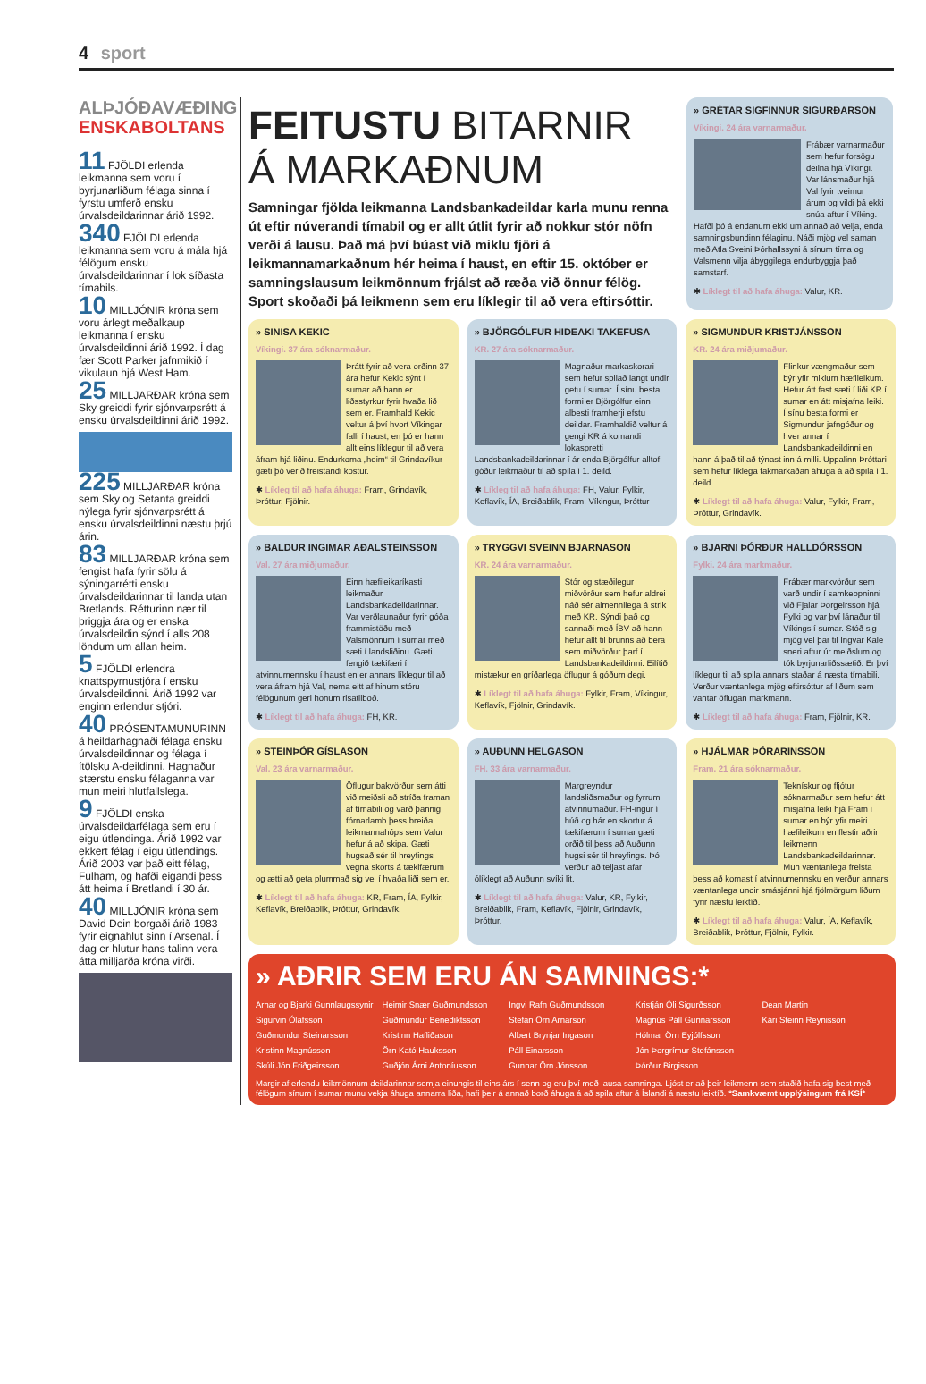4 sport
ALÞJÓÐAVÆÐING
ENSKABOLTANS
11 FJÖLDI erlenda leikmanna sem voru í byrjunarliðum félaga sinna í fyrstu umferð ensku úrvalsdeildarinnar árið 1992.
340 FJÖLDI erlenda leikmanna sem voru á mála hjá félögum ensku úrvalsdeildarinnar í lok síðasta tímabils.
10 MILLJÓNIR króna sem voru árlegt meðalkaup leikmanna í ensku úrvalsdeildinni árið 1992. Í dag fær Scott Parker jafnmikið í vikulaun hjá West Ham.
25 MILLJARÐAR króna sem Sky greiddi fyrir sjónvarpsrétt á ensku úrvalsdeildinni árið 1992.
225 MILLJARÐAR króna sem Sky og Setanta greiddi nýlega fyrir sjónvarpsrétt á ensku úrvalsdeildinni næstu þrjú árin.
83 MILLJARÐAR króna sem fengist hafa fyrir sölu á sýningarrétti ensku úrvalsdeildarinnar til landa utan Bretlands. Rétturinn nær til þriggja ára og er enska úrvalsdeildin sýnd í alls 208 löndum um allan heim.
5 FJÖLDI erlendra knattspyrnustjóra í ensku úrvalsdeildinni. Árið 1992 var enginn erlendur stjóri.
40 PRÓSENTAMUNURINN á heildarhagnaði félaga ensku úrvalsdeildinnar og félaga í ítölsku A-deildinni. Hagnaður stærstu ensku félaganna var mun meiri hlutfallslega.
9 FJÖLDI enska úrvalsdeildarfélaga sem eru í eigu útlendinga. Árið 1992 var ekkert félag í eigu útlendings. Árið 2003 var það eitt félag, Fulham, og hafði eigandi þess átt heima í Bretlandi í 30 ár.
40 MILLJÓNIR króna sem David Dein borgaði árið 1983 fyrir eignahlut sinn í Arsenal. Í dag er hlutur hans talinn vera átta milljarða króna virði.
FEITUSTU BITARNIR
Á MARKAÐNUM
Samningar fjölda leikmanna Landsbankadeildar karla munu renna út eftir núverandi tímabil og er allt útlit fyrir að nokkur stór nöfn verði á lausu. Það má því búast við miklu fjöri á leikmannamarkaðnum hér heima í haust, en eftir 15. október er samningslausum leikmönnum frjálst að ræða við önnur félög. Sport skoðaði þá leikmenn sem eru líklegir til að vera eftirsóttir.
» GRÉTAR SIGFINNUR SIGURÐARSON
Víkingi. 24 ára varnarmaður.
Frábær varnarmaður sem hefur forsögu deilna hjá Víkingi. Var lánsmaður hjá Val fyrir tveimur árum og vildi þá ekki snúa aftur í Víking. Hafði þó á endanum ekki um annað að velja, enda samningsbundinn félaginu. Náði mjög vel saman með Atla Sveini Þórhallssyni á sínum tíma og Valsmenn vilja ábyggilega endurbyggja það samstarf.
✱ Líklegt til að hafa áhuga: Valur, KR.
» SINISA KEKIC
Víkingi. 37 ára sóknarmaður.
Þrátt fyrir að vera orðinn 37 ára hefur Kekic sýnt í sumar að hann er liðsstyrkur fyrir hvaða lið sem er. Framhald Kekic veltur á því hvort Víkingar falli í haust, en þó er hann allt eins líklegur til að vera áfram hjá liðinu. Endurkoma „heim“ til Grindavíkur gæti þó verið freistandi kostur.
✱ Líkleg til að hafa áhuga: Fram, Grindavík, Þróttur, Fjölnir.
» BJÖRGÓLFUR HIDEAKI TAKEFUSA
KR. 27 ára sóknarmaður.
Magnaður markaskorari sem hefur spilað langt undir getu í sumar. Í sínu besta formi er Björgólfur einn albesti framherji efstu deildar. Framhaldið veltur á gengi KR á komandi lokaspretti Landsbankadeildarinnar í ár enda Björgólfur alltof góður leikmaður til að spila í 1. deild.
✱ Líkleg til að hafa áhuga: FH, Valur, Fylkir, Keflavík, ÍA, Breiðablik, Fram, Víkingur, Þróttur
» SIGMUNDUR KRISTJÁNSSON
KR. 24 ára miðjumaður.
Flinkur vængmaður sem býr yfir miklum hæfileikum. Hefur átt fast sæti í liði KR í sumar en átt misjafna leiki. Í sínu besta formi er Sigmundur jafngóður og hver annar í Landsbankadeildinni en hann á það til að týnast inn á milli. Uppalinn Þróttari sem hefur líklega takmarkaðan áhuga á að spila í 1. deild.
✱ Líklegt til að hafa áhuga: Valur, Fylkir, Fram, Þróttur, Grindavík.
» BALDUR INGIMAR AÐALSTEINSSON
Val. 27 ára miðjumaður.
Einn hæfileikaríkasti leikmaður Landsbankadeildarinnar. Var verðlaunaður fyrir góða frammistöðu með Valsmönnum í sumar með sæti í landsliðinu. Gæti fengið tækifæri í atvinnumennsku í haust en er annars líklegur til að vera áfram hjá Val, nema eitt af hinum stóru félögunum geri honum risatilboð.
✱ Líklegt til að hafa áhuga: FH, KR.
» TRYGGVI SVEINN BJARNASON
KR. 24 ára varnarmaður.
Stór og stæðilegur miðvörður sem hefur aldrei náð sér almennilega á strik með KR. Sýndi það og sannaði með ÍBV að hann hefur allt til brunns að bera sem miðvörður þarf í Landsbankadeildinni. Eilítið mistækur en gríðarlega öflugur á góðum degi.
✱ Líklegt til að hafa áhuga: Fylkir, Fram, Víkingur, Keflavík, Fjölnir, Grindavík.
» BJARNI ÞÓRÐUR HALLDÓRSSON
Fylki. 24 ára markmaður.
Frábær markvörður sem varð undir í samkeppninni við Fjalar Þorgeirsson hjá Fylki og var því lánaður til Víkings í sumar. Stóð sig mjög vel þar til Ingvar Kale sneri aftur úr meiðslum og tók byrjunarliðssætið. Er því líklegur til að spila annars staðar á næsta tímabili. Verður væntanlega mjög eftirsóttur af liðum sem vantar öflugan markmann.
✱ Líklegt til að hafa áhuga: Fram, Fjölnir, KR.
» STEINÞÓR GÍSLASON
Val. 23 ára varnarmaður.
Öflugur bakvörður sem átti við meiðsli að stríða framan af tímabili og varð þannig fórnarlamb þess breiða leikmannahóps sem Valur hefur á að skipa. Gæti hugsað sér til hreyfings vegna skorts á tækifærum og ætti að geta plummað sig vel í hvaða liði sem er.
✱ Líklegt til að hafa áhuga: KR, Fram, ÍA, Fylkir, Keflavík, Breiðablik, Þróttur, Grindavík.
» AUÐUNN HELGASON
FH. 33 ára varnarmaður.
Margreyndur landsliðsmaður og fyrrum atvinnumaður. FH-ingur í húð og hár en skortur á tækifærum í sumar gæti orðið til þess að Auðunn hugsi sér til hreyfings. Þó verður að teljast afar ólíklegt að Auðunn svíki lit.
✱ Líklegt til að hafa áhuga: Valur, KR, Fylkir, Breiðablik, Fram, Keflavík, Fjölnir, Grindavík, Þróttur.
» HJÁLMAR ÞÓRARINSSON
Fram. 21 ára sóknarmaður.
Teknískur og fljótur sóknarmaður sem hefur átt misjafna leiki hjá Fram í sumar en býr yfir meiri hæfileikum en flestir aðrir leikmenn Landsbankadeildarinnar. Mun væntanlega freista þess að komast í atvinnumennsku en verður annars væntanlega undir smásjánni hjá fjölmörgum liðum fyrir næstu leiktíð.
✱ Líklegt til að hafa áhuga: Valur, ÍA, Keflavík, Breiðablik, Þróttur, Fjölnir, Fylkir.
» AÐRIR SEM ERU ÁN SAMNINGS:*
Arnar og Bjarki Gunnlaugssynir
Sigurvin Ólafsson
Guðmundur Steinarsson
Kristinn Magnússon
Skúli Jón Friðgeirsson
Heimir Snær Guðmundsson
Guðmundur Benediktsson
Kristinn Hafliðason
Örn Kató Hauksson
Guðjón Árni Antoníusson
Ingvi Rafn Guðmundsson
Stefán Örn Arnarson
Albert Brynjar Ingason
Páll Einarsson
Gunnar Örn Jónsson
Kristján Óli Sigurðsson
Magnús Páll Gunnarsson
Hólmar Örn Eyjólfsson
Jón Þorgrímur Stefánsson
Þórður Birgisson
Dean Martin
Kári Steinn Reynisson
Margir af erlendu leikmönnum deildarinnar semja einungis til eins árs í senn og eru því með lausa samninga. Ljóst er að þeir leikmenn sem staðið hafa sig best með félögum sínum í sumar munu vekja áhuga annarra liða, hafi þeir á annað borð áhuga á að spila aftur á Íslandi á næstu leiktíð. *Samkvæmt upplýsingum frá KSÍ*